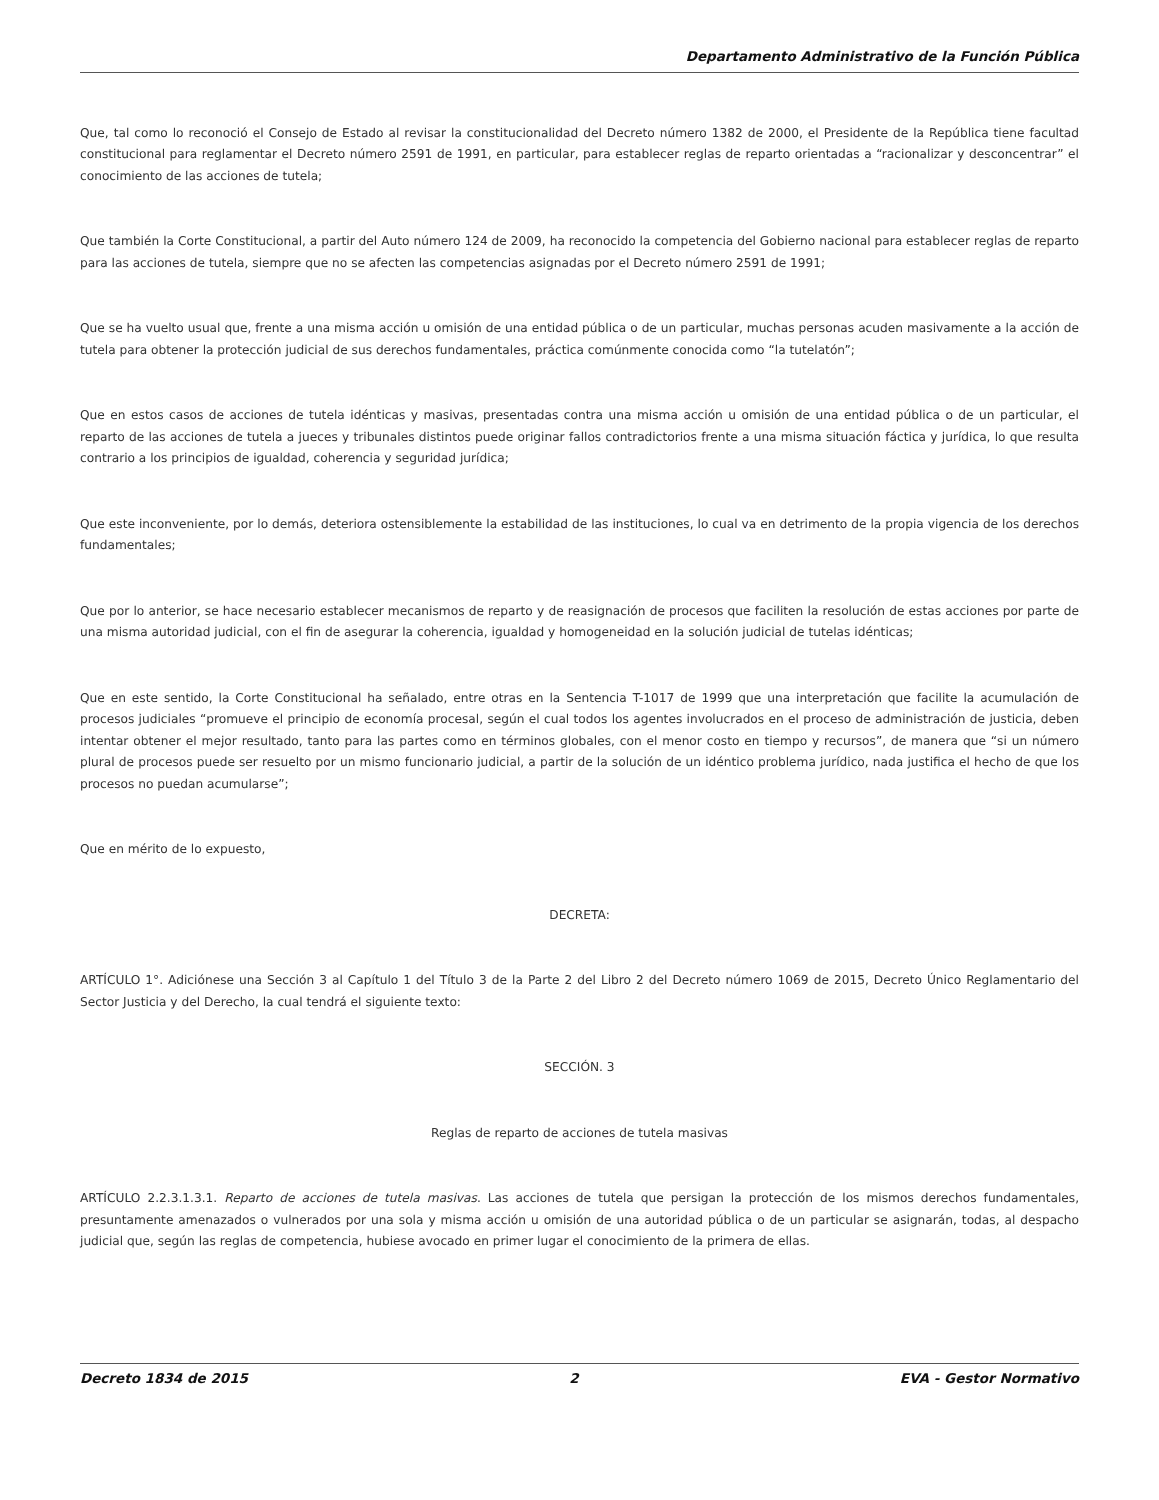Departamento Administrativo de la Función Pública
Que, tal como lo reconoció el Consejo de Estado al revisar la constitucionalidad del Decreto número 1382 de 2000, el Presidente de la República tiene facultad constitucional para reglamentar el Decreto número 2591 de 1991, en particular, para establecer reglas de reparto orientadas a “racionalizar y desconcentrar” el conocimiento de las acciones de tutela;
Que también la Corte Constitucional, a partir del Auto número 124 de 2009, ha reconocido la competencia del Gobierno nacional para establecer reglas de reparto para las acciones de tutela, siempre que no se afecten las competencias asignadas por el Decreto número 2591 de 1991;
Que se ha vuelto usual que, frente a una misma acción u omisión de una entidad pública o de un particular, muchas personas acuden masivamente a la acción de tutela para obtener la protección judicial de sus derechos fundamentales, práctica comúnmente conocida como “la tutelatón”;
Que en estos casos de acciones de tutela idénticas y masivas, presentadas contra una misma acción u omisión de una entidad pública o de un particular, el reparto de las acciones de tutela a jueces y tribunales distintos puede originar fallos contradictorios frente a una misma situación fáctica y jurídica, lo que resulta contrario a los principios de igualdad, coherencia y seguridad jurídica;
Que este inconveniente, por lo demás, deteriora ostensiblemente la estabilidad de las instituciones, lo cual va en detrimento de la propia vigencia de los derechos fundamentales;
Que por lo anterior, se hace necesario establecer mecanismos de reparto y de reasignación de procesos que faciliten la resolución de estas acciones por parte de una misma autoridad judicial, con el fin de asegurar la coherencia, igualdad y homogeneidad en la solución judicial de tutelas idénticas;
Que en este sentido, la Corte Constitucional ha señalado, entre otras en la Sentencia T-1017 de 1999 que una interpretación que facilite la acumulación de procesos judiciales “promueve el principio de economía procesal, según el cual todos los agentes involucrados en el proceso de administración de justicia, deben intentar obtener el mejor resultado, tanto para las partes como en términos globales, con el menor costo en tiempo y recursos”, de manera que “si un número plural de procesos puede ser resuelto por un mismo funcionario judicial, a partir de la solución de un idéntico problema jurídico, nada justifica el hecho de que los procesos no puedan acumularse”;
Que en mérito de lo expuesto,
DECRETA:
ARTÍCULO 1°. Adiciónese una Sección 3 al Capítulo 1 del Título 3 de la Parte 2 del Libro 2 del Decreto número 1069 de 2015, Decreto Único Reglamentario del Sector Justicia y del Derecho, la cual tendrá el siguiente texto:
SECCIÓN. 3
Reglas de reparto de acciones de tutela masivas
ARTÍCULO 2.2.3.1.3.1. Reparto de acciones de tutela masivas. Las acciones de tutela que persigan la protección de los mismos derechos fundamentales, presuntamente amenazados o vulnerados por una sola y misma acción u omisión de una autoridad pública o de un particular se asignarán, todas, al despacho judicial que, según las reglas de competencia, hubiese avocado en primer lugar el conocimiento de la primera de ellas.
Decreto 1834 de 2015 2 EVA - Gestor Normativo